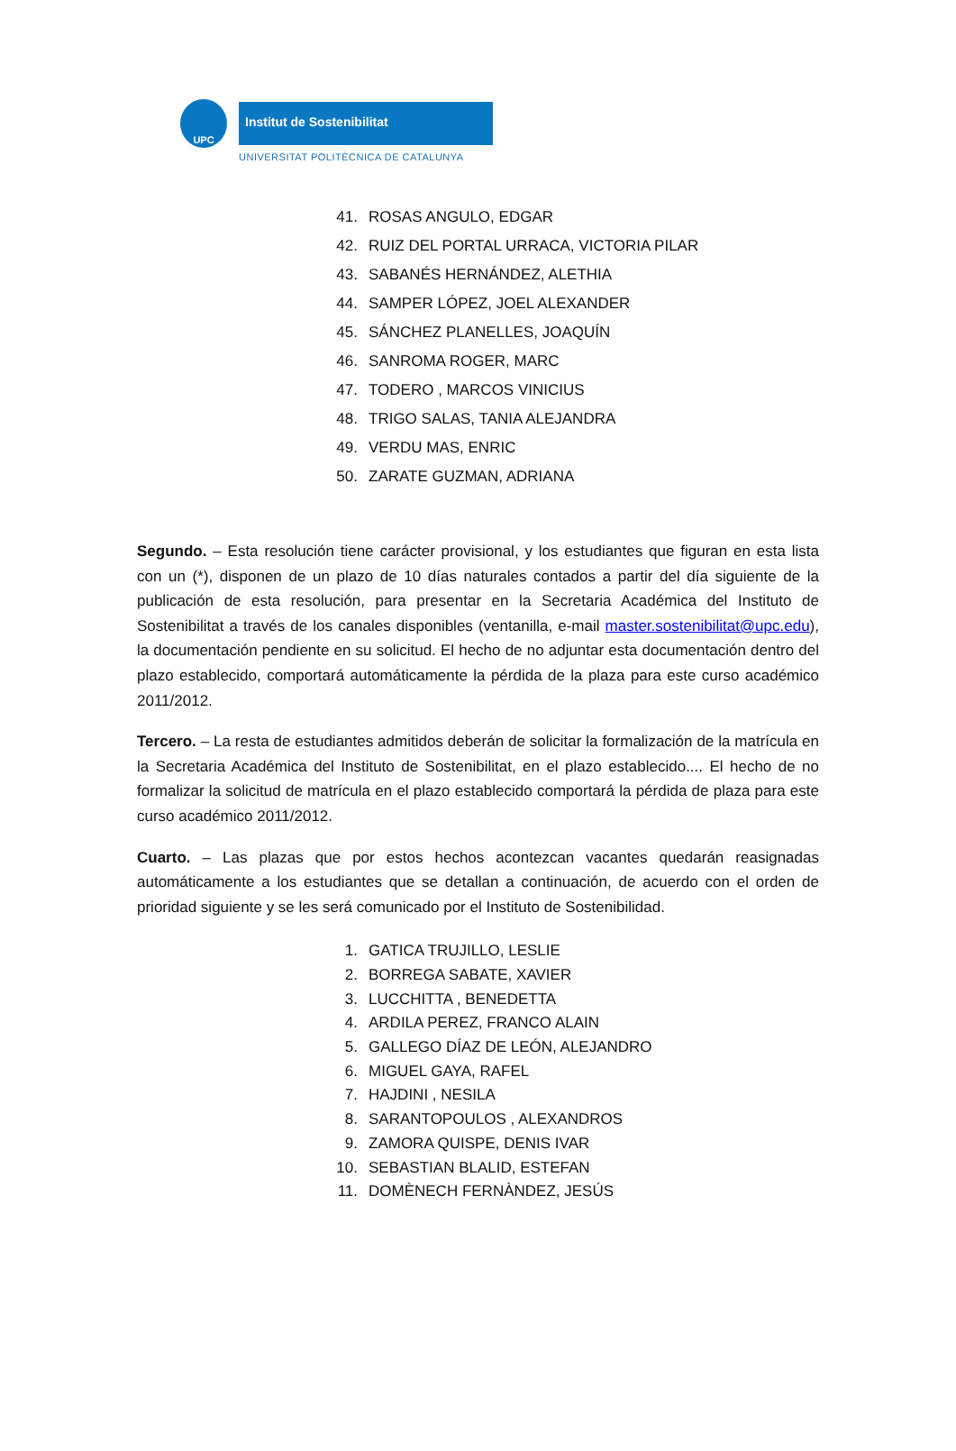UPC Institut de Sostenibilitat
UNIVERSITAT POLITÈCNICA DE CATALUNYA
41. ROSAS ANGULO, EDGAR
42. RUIZ DEL PORTAL URRACA, VICTORIA PILAR
43. SABANÉS HERNÁNDEZ, ALETHIA
44. SAMPER LÓPEZ, JOEL ALEXANDER
45. SÁNCHEZ PLANELLES, JOAQUÍN
46. SANROMA ROGER, MARC
47. TODERO , MARCOS VINICIUS
48. TRIGO SALAS, TANIA ALEJANDRA
49. VERDU MAS, ENRIC
50. ZARATE GUZMAN, ADRIANA
Segundo. – Esta resolución tiene carácter provisional, y los estudiantes que figuran en esta lista con un (*), disponen de un plazo de 10 días naturales contados a partir del día siguiente de la publicación de esta resolución, para presentar en la Secretaria Académica del Instituto de Sostenibilitat a través de los canales disponibles (ventanilla, e-mail master.sostenibilitat@upc.edu), la documentación pendiente en su solicitud. El hecho de no adjuntar esta documentación dentro del plazo establecido, comportará automáticamente la pérdida de la plaza para este curso académico 2011/2012.
Tercero. – La resta de estudiantes admitidos deberán de solicitar la formalización de la matrícula en la Secretaria Académica del Instituto de Sostenibilitat, en el plazo establecido.... El hecho de no formalizar la solicitud de matrícula en el plazo establecido comportará la pérdida de plaza para este curso académico 2011/2012.
Cuarto. – Las plazas que por estos hechos acontezcan vacantes quedarán reasignadas automáticamente a los estudiantes que se detallan a continuación, de acuerdo con el orden de prioridad siguiente y se les será comunicado por el Instituto de Sostenibilidad.
1. GATICA TRUJILLO, LESLIE
2. BORREGA SABATE, XAVIER
3. LUCCHITTA , BENEDETTA
4. ARDILA PEREZ, FRANCO ALAIN
5. GALLEGO DÍAZ DE LEÓN, ALEJANDRO
6. MIGUEL GAYA, RAFEL
7. HAJDINI , NESILA
8. SARANTOPOULOS , ALEXANDROS
9. ZAMORA QUISPE, DENIS IVAR
10. SEBASTIAN BLALID, ESTEFAN
11. DOMÈNECH FERNÀNDEZ, JESÚS